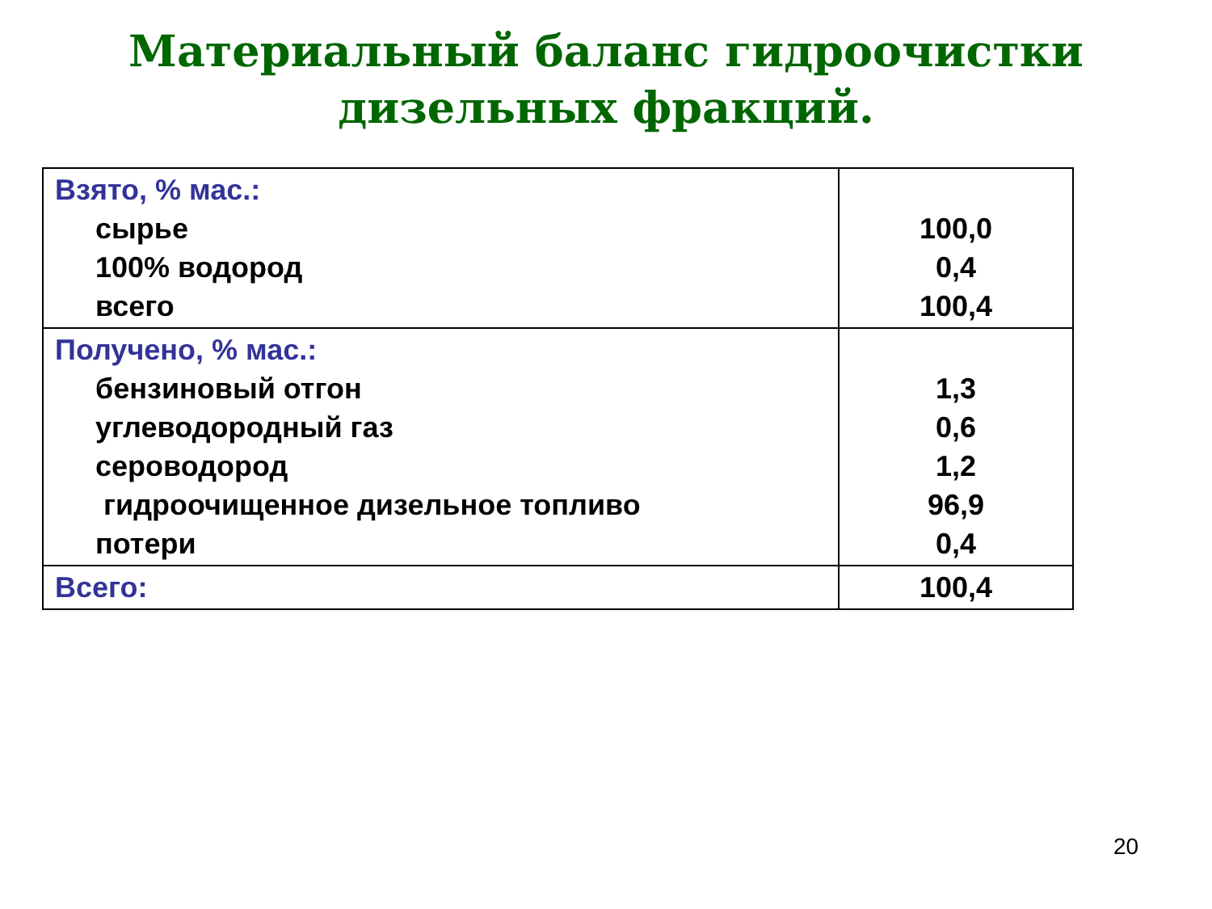Материальный баланс гидроочистки
дизельных фракций.
| Взято, % мас.: сырье 100% водород всего | 100,0 0,4 100,4 |
| Получено, % мас.: бензиновый отгон углеводородный газ сероводород гидроочищенное дизельное топливо потери | 1,3 0,6 1,2 96,9 0,4 |
| Всего: | 100,4 |
20